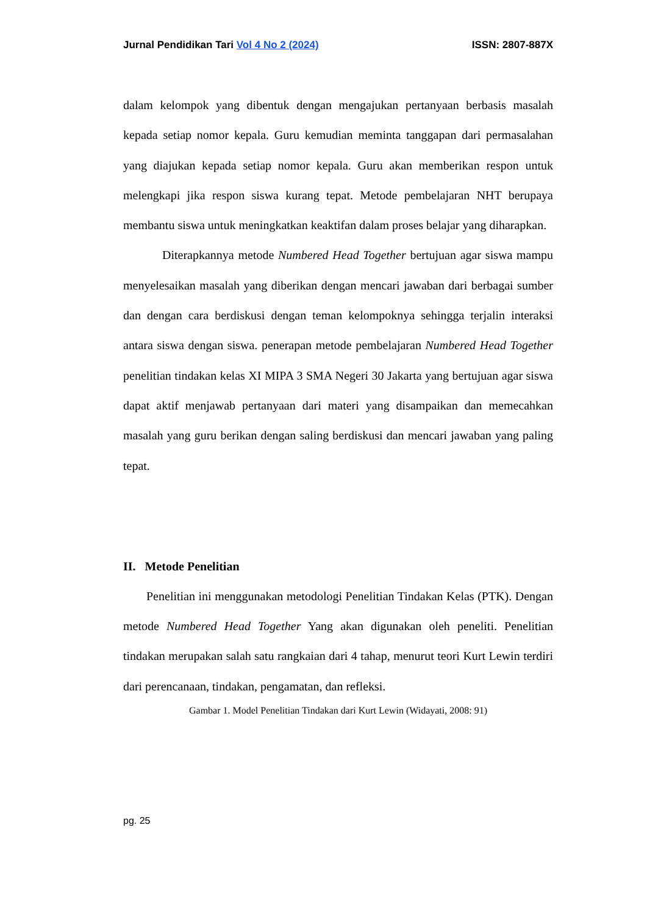Jurnal Pendidikan Tari Vol 4 No 2 (2024) ISSN: 2807-887X
dalam kelompok yang dibentuk dengan mengajukan pertanyaan berbasis masalah kepada setiap nomor kepala. Guru kemudian meminta tanggapan dari permasalahan yang diajukan kepada setiap nomor kepala. Guru akan memberikan respon untuk melengkapi jika respon siswa kurang tepat. Metode pembelajaran NHT berupaya membantu siswa untuk meningkatkan keaktifan dalam proses belajar yang diharapkan.
Diterapkannya metode Numbered Head Together bertujuan agar siswa mampu menyelesaikan masalah yang diberikan dengan mencari jawaban dari berbagai sumber dan dengan cara berdiskusi dengan teman kelompoknya sehingga terjalin interaksi antara siswa dengan siswa. penerapan metode pembelajaran Numbered Head Together penelitian tindakan kelas XI MIPA 3 SMA Negeri 30 Jakarta yang bertujuan agar siswa dapat aktif menjawab pertanyaan dari materi yang disampaikan dan memecahkan masalah yang guru berikan dengan saling berdiskusi dan mencari jawaban yang paling tepat.
II. Metode Penelitian
Penelitian ini menggunakan metodologi Penelitian Tindakan Kelas (PTK). Dengan metode Numbered Head Together Yang akan digunakan oleh peneliti. Penelitian tindakan merupakan salah satu rangkaian dari 4 tahap, menurut teori Kurt Lewin terdiri dari perencanaan, tindakan, pengamatan, dan refleksi.
Gambar 1. Model Penelitian Tindakan dari Kurt Lewin (Widayati, 2008: 91)
pg. 25